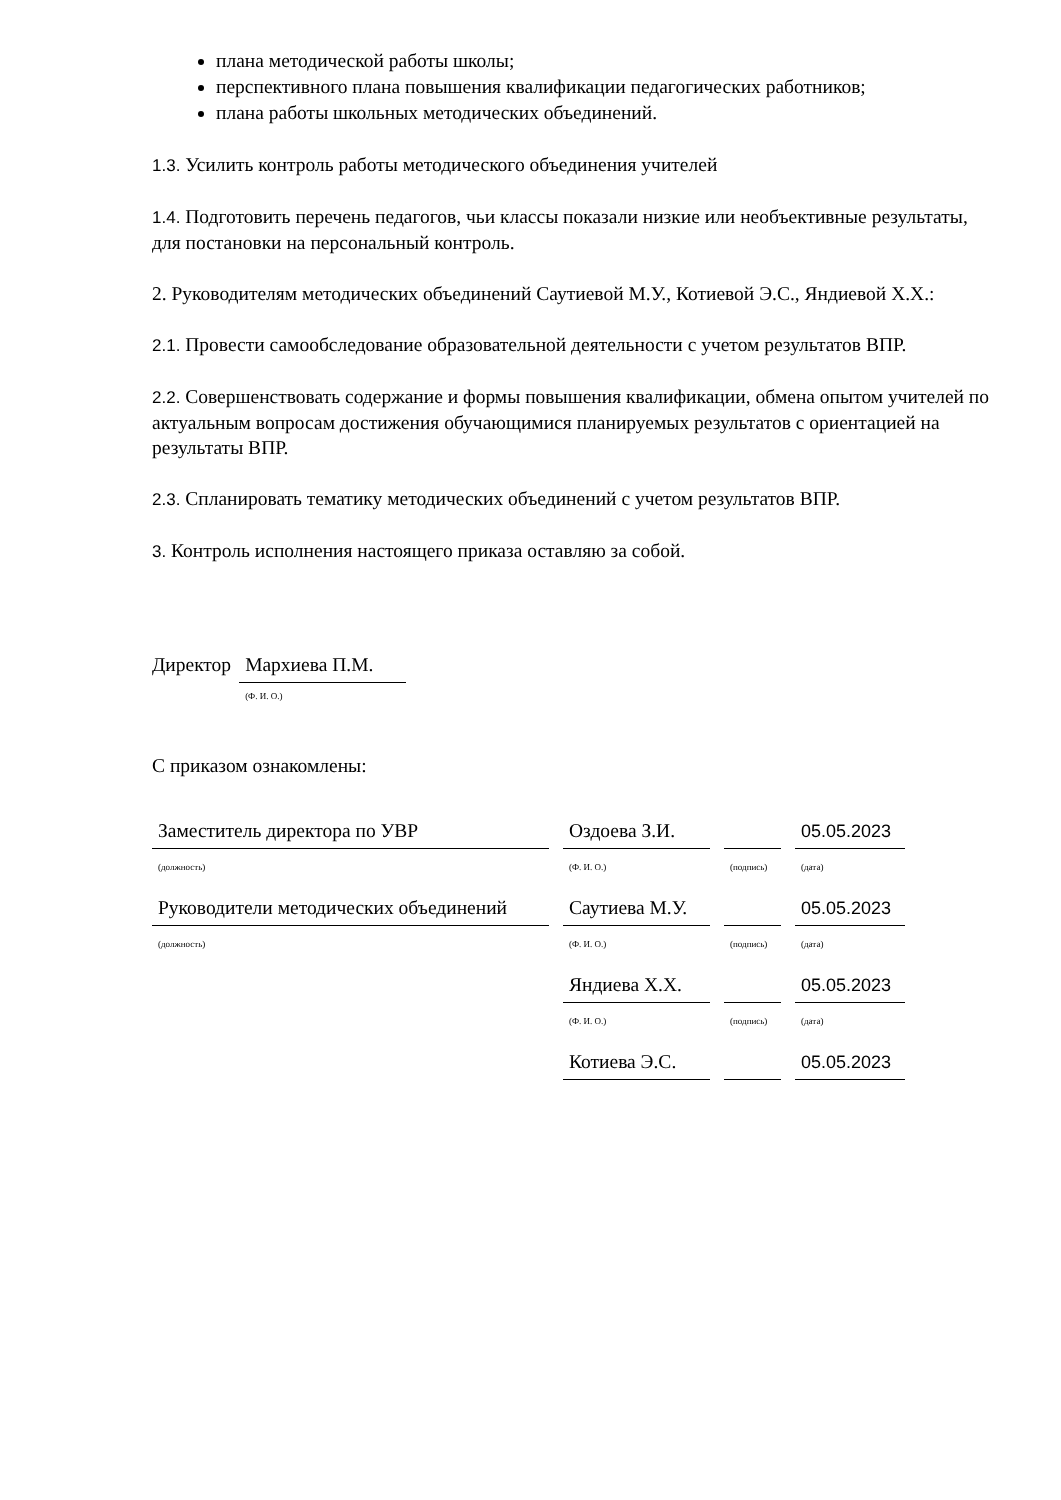плана методической работы школы;
перспективного плана повышения квалификации педагогических работников;
плана работы школьных методических объединений.
1.3. Усилить контроль работы методического объединения учителей
1.4. Подготовить перечень педагогов, чьи классы показали низкие или необъективные результаты, для постановки на персональный контроль.
2. Руководителям методических объединений Саутиевой М.У., Котиевой Э.С., Яндиевой Х.Х.:
2.1. Провести самообследование образовательной деятельности с учетом результатов ВПР.
2.2. Совершенствовать содержание и формы повышения квалификации, обмена опытом учителей по актуальным вопросам достижения обучающимися планируемых результатов с ориентацией на результаты ВПР.
2.3. Спланировать тематику методических объединений с учетом результатов ВПР.
3. Контроль исполнения настоящего приказа оставляю за собой.
Директор Мархиева П.М.
(Ф. И. О.)
С приказом ознакомлены:
| Заместитель директора по УВР | Оздоева З.И. | | 05.05.2023 |
| (должность) | (Ф. И. О.) | (подпись) | (дата) |
| Руководители методических объединений | Саутиева М.У. | | 05.05.2023 |
| (должность) | (Ф. И. О.) | (подпись) | (дата) |
| | Яндиева Х.Х. | | 05.05.2023 |
| | (Ф. И. О.) | (подпись) | (дата) |
| | Котиева Э.С. | | 05.05.2023 |